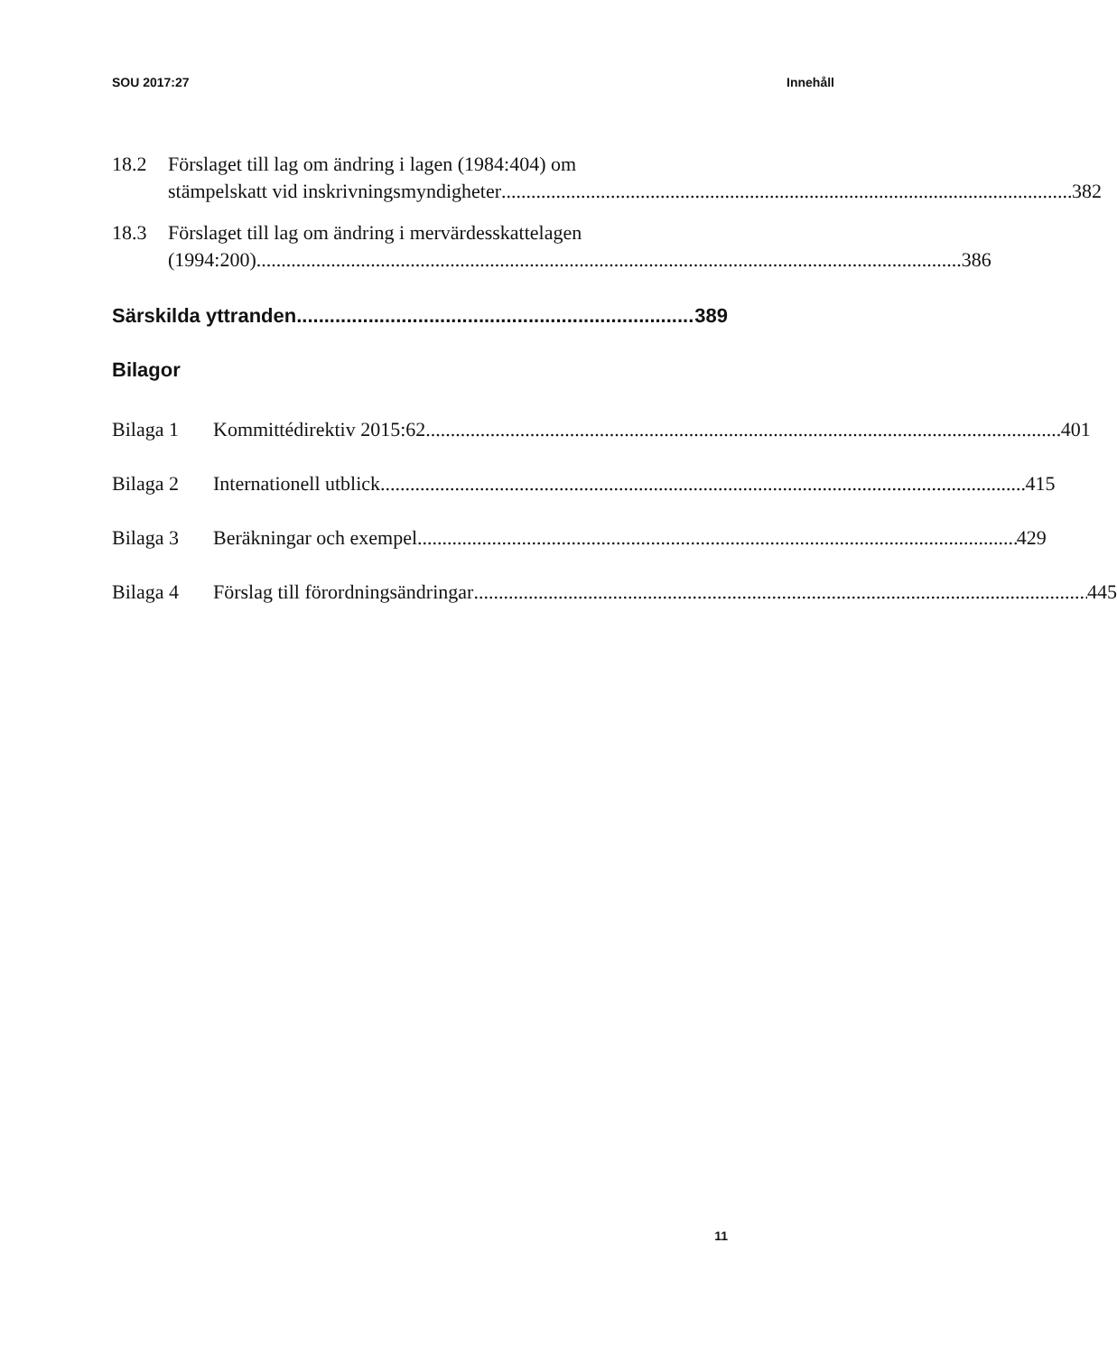SOU 2017:27 Innehåll
18.2 Förslaget till lag om ändring i lagen (1984:404) om
stämpelskatt vid inskrivningsmyndigheter 382
18.3 Förslaget till lag om ändring i mervärdesskattelagen
(1994:200) 386
Särskilda yttranden 389
Bilagor
Bilaga 1 Kommittédirektiv 2015:62 401
Bilaga 2 Internationell utblick 415
Bilaga 3 Beräkningar och exempel 429
Bilaga 4 Förslag till förordningsändringar 445
11